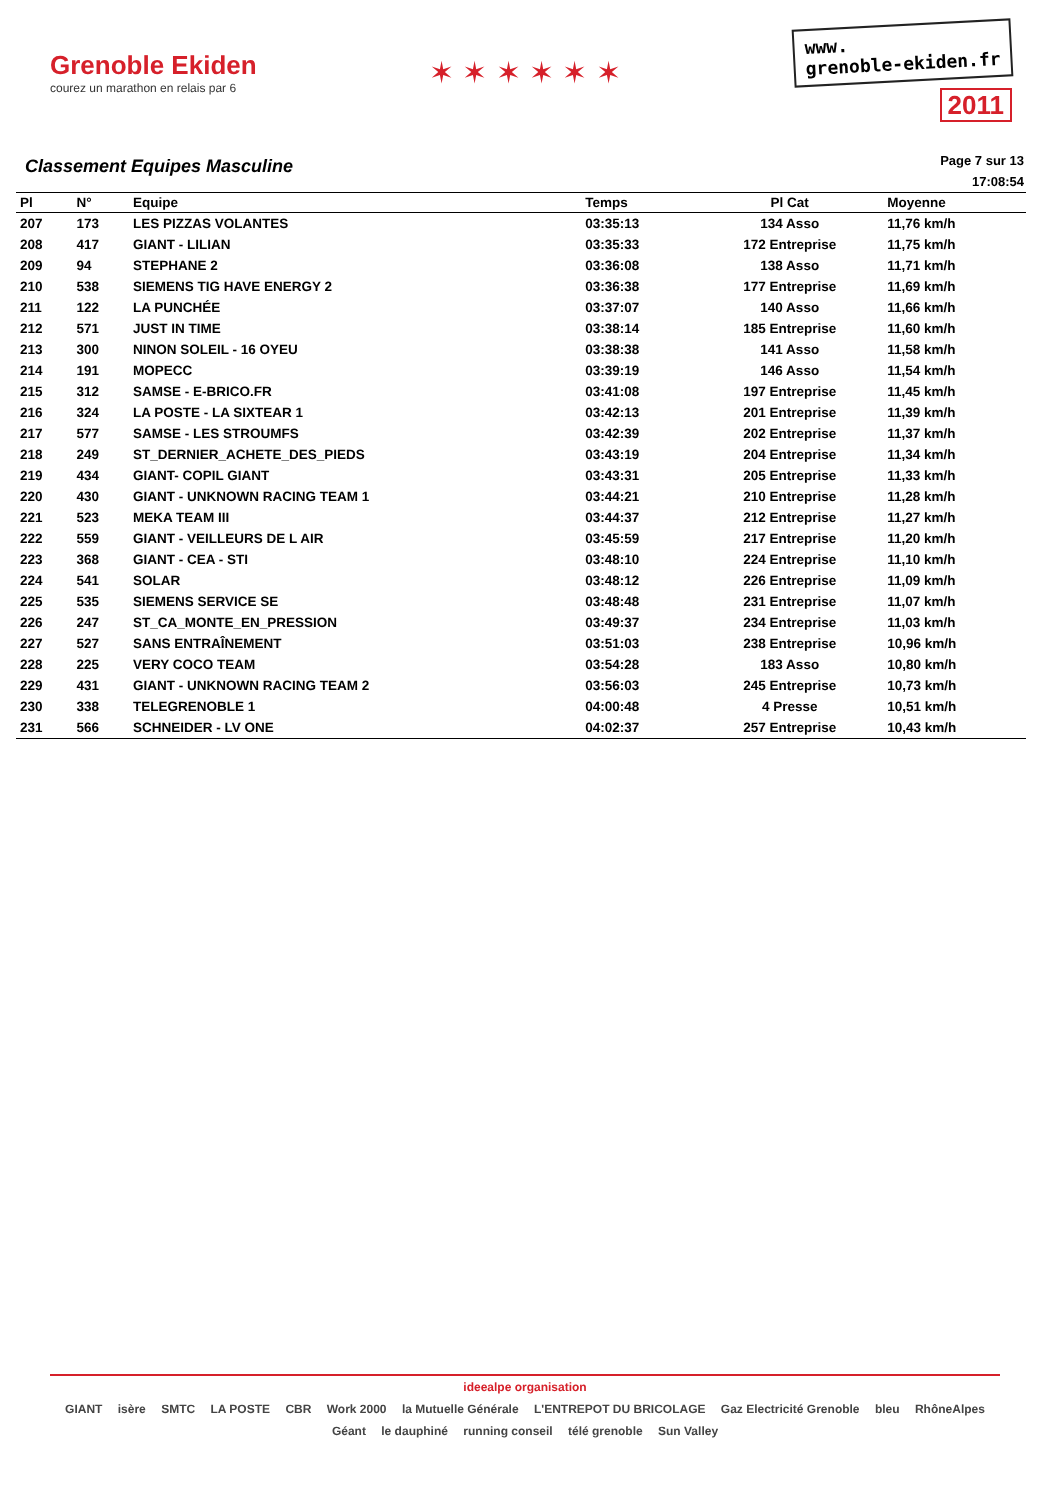Grenoble Ekiden
courez un marathon en relais par 6
✶ ✶ ✶ ✶ ✶ ✶
www.
grenoble-ekiden.fr
2011
Classement Equipes Masculine
Page 7 sur 13
17:08:54
| Pl | N° | Equipe | Temps | Pl Cat | Moyenne |
| --- | --- | --- | --- | --- | --- |
| 207 | 173 | LES PIZZAS VOLANTES | 03:35:13 | 134 Asso | 11,76 km/h |
| 208 | 417 | GIANT - LILIAN | 03:35:33 | 172 Entreprise | 11,75 km/h |
| 209 | 94 | STEPHANE 2 | 03:36:08 | 138 Asso | 11,71 km/h |
| 210 | 538 | SIEMENS TIG HAVE ENERGY 2 | 03:36:38 | 177 Entreprise | 11,69 km/h |
| 211 | 122 | LA PUNCHÉE | 03:37:07 | 140 Asso | 11,66 km/h |
| 212 | 571 | JUST IN TIME | 03:38:14 | 185 Entreprise | 11,60 km/h |
| 213 | 300 | NINON SOLEIL - 16 OYEU | 03:38:38 | 141 Asso | 11,58 km/h |
| 214 | 191 | MOPECC | 03:39:19 | 146 Asso | 11,54 km/h |
| 215 | 312 | SAMSE - E-BRICO.FR | 03:41:08 | 197 Entreprise | 11,45 km/h |
| 216 | 324 | LA POSTE - LA SIXTEAR 1 | 03:42:13 | 201 Entreprise | 11,39 km/h |
| 217 | 577 | SAMSE - LES STROUMFS | 03:42:39 | 202 Entreprise | 11,37 km/h |
| 218 | 249 | ST_DERNIER_ACHETE_DES_PIEDS | 03:43:19 | 204 Entreprise | 11,34 km/h |
| 219 | 434 | GIANT- COPIL GIANT | 03:43:31 | 205 Entreprise | 11,33 km/h |
| 220 | 430 | GIANT - UNKNOWN RACING TEAM 1 | 03:44:21 | 210 Entreprise | 11,28 km/h |
| 221 | 523 | MEKA TEAM III | 03:44:37 | 212 Entreprise | 11,27 km/h |
| 222 | 559 | GIANT - VEILLEURS DE L AIR | 03:45:59 | 217 Entreprise | 11,20 km/h |
| 223 | 368 | GIANT - CEA - STI | 03:48:10 | 224 Entreprise | 11,10 km/h |
| 224 | 541 | SOLAR | 03:48:12 | 226 Entreprise | 11,09 km/h |
| 225 | 535 | SIEMENS SERVICE SE | 03:48:48 | 231 Entreprise | 11,07 km/h |
| 226 | 247 | ST_CA_MONTE_EN_PRESSION | 03:49:37 | 234 Entreprise | 11,03 km/h |
| 227 | 527 | SANS ENTRAÎNEMENT | 03:51:03 | 238 Entreprise | 10,96 km/h |
| 228 | 225 | VERY COCO TEAM | 03:54:28 | 183 Asso | 10,80 km/h |
| 229 | 431 | GIANT - UNKNOWN RACING TEAM 2 | 03:56:03 | 245 Entreprise | 10,73 km/h |
| 230 | 338 | TELEGRENOBLE 1 | 04:00:48 | 4 Presse | 10,51 km/h |
| 231 | 566 | SCHNEIDER - LV ONE | 04:02:37 | 257 Entreprise | 10,43 km/h |
ideealpe organisation
GIANT isère SMTC LA POSTE CBR Work 2000 la Mutuelle Générale L'ENTREPOT DU BRICOLAGE Gaz Electricité Grenoble bleu RhôneAlpes Géant le dauphiné running conseil télé grenoble Sun Valley